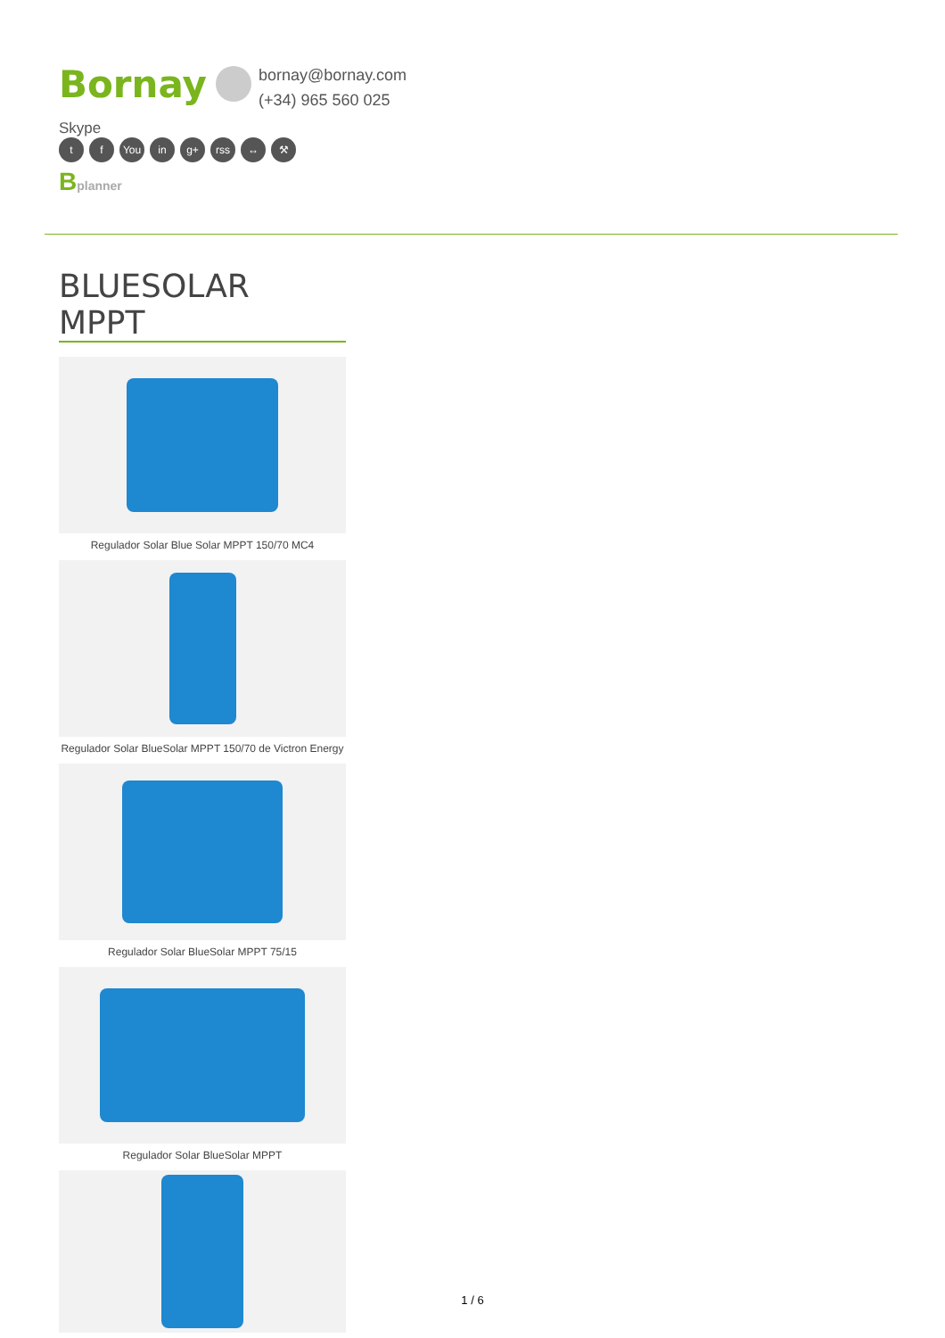Bornay bornay@bornay.com
(+34) 965 560 025
Skype
tf You in g+ rss ↔ ⚒
Bplanner
BLUESOLAR MPPT
Regulador Solar Blue Solar MPPT 150/70 MC4
Regulador Solar BlueSolar MPPT 150/70 de Victron Energy
Regulador Solar BlueSolar MPPT 75/15
Regulador Solar BlueSolar MPPT
1 / 6